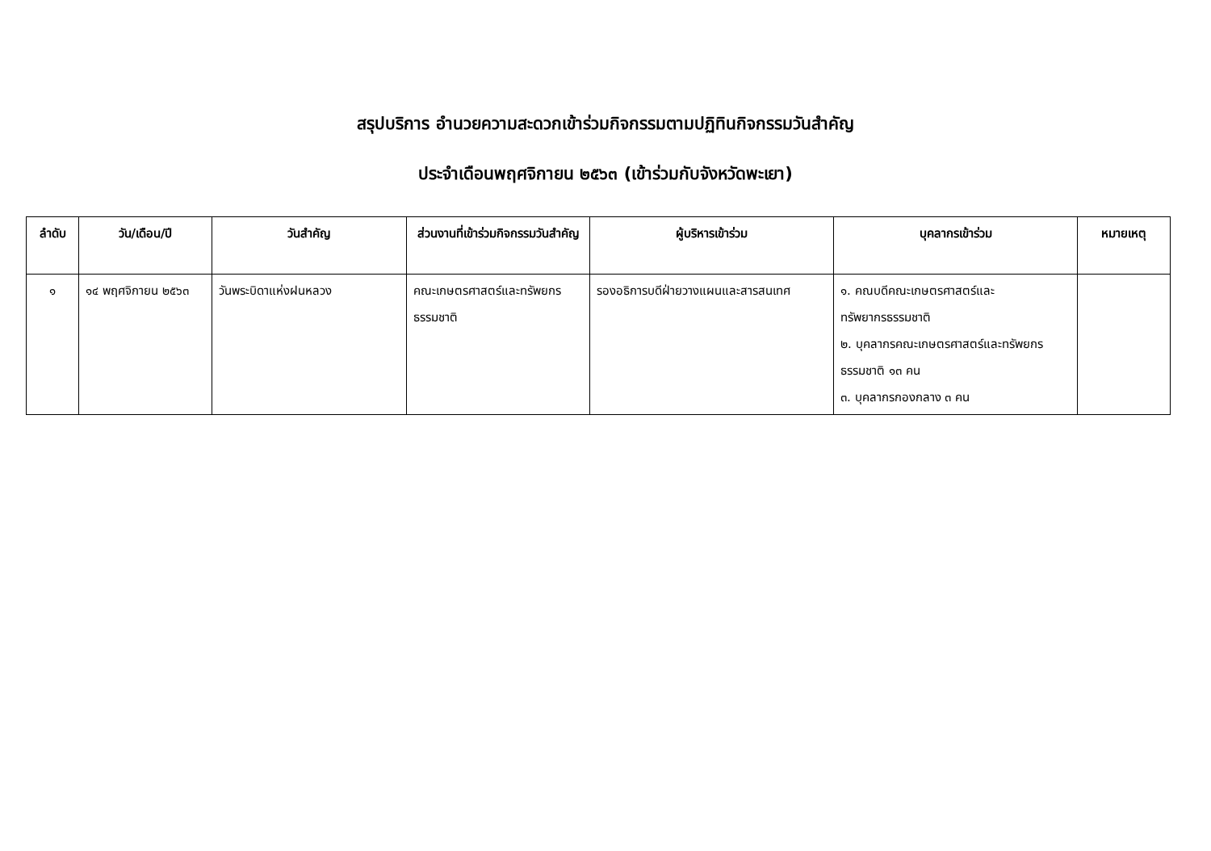สรุปบริการ อำนวยความสะดวกเข้าร่วมกิจกรรมตามปฏิทินกิจกรรมวันสำคัญ
ประจำเดือนพฤศจิกายน ๒๕๖๓ (เข้าร่วมกับจังหวัดพะเยา)
| ลำดับ | วัน/เดือน/ปี | วันสำคัญ | ส่วนงานที่เข้าร่วมกิจกรรมวันสำคัญ | ผู้บริหารเข้าร่วม | บุคลากรเข้าร่วม | หมายเหตุ |
| --- | --- | --- | --- | --- | --- | --- |
| ๑ | ๑๔ พฤศจิกายน ๒๕๖๓ | วันพระบิดาแห่งฝนหลวง | คณะเกษตรศาสตร์และทรัพยกรธรรมชาติ | รองอธิการบดีฝ่ายวางแผนและสารสนเทศ | ๑. คณบดีคณะเกษตรศาสตร์และทรัพยากรธรรมชาติ ๒. บุคลากรคณะเกษตรศาสตร์และทรัพยกรธรรมชาติ ๑๓ คน ๓. บุคลากรกองกลาง ๓ คน | |